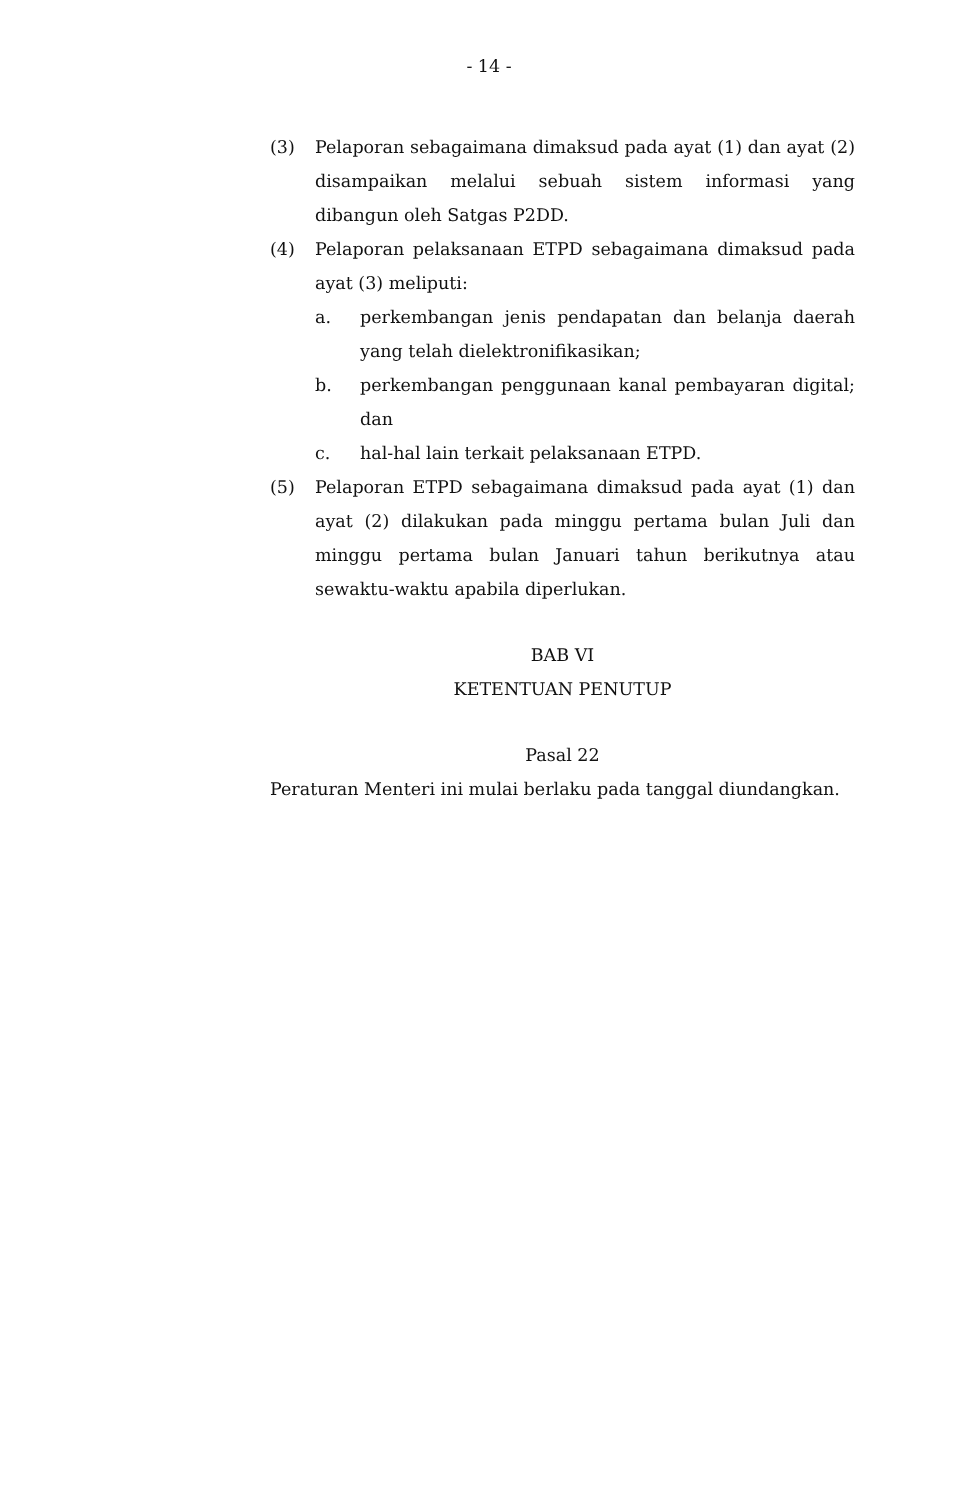- 14 -
(3) Pelaporan sebagaimana dimaksud pada ayat (1) dan ayat (2) disampaikan melalui sebuah sistem informasi yang dibangun oleh Satgas P2DD.
(4) Pelaporan pelaksanaan ETPD sebagaimana dimaksud pada ayat (3) meliputi:
a. perkembangan jenis pendapatan dan belanja daerah yang telah dielektronifikasikan;
b. perkembangan penggunaan kanal pembayaran digital; dan
c. hal-hal lain terkait pelaksanaan ETPD.
(5) Pelaporan ETPD sebagaimana dimaksud pada ayat (1) dan ayat (2) dilakukan pada minggu pertama bulan Juli dan minggu pertama bulan Januari tahun berikutnya atau sewaktu-waktu apabila diperlukan.
BAB VI
KETENTUAN PENUTUP
Pasal 22
Peraturan Menteri ini mulai berlaku pada tanggal diundangkan.